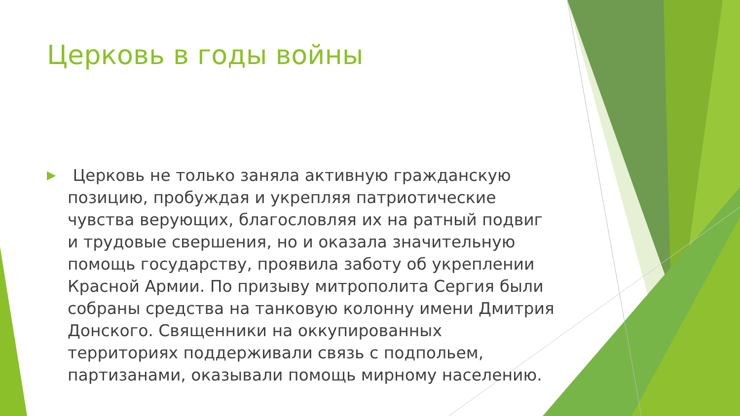Церковь в годы войны
▶
Церковь не только заняла активную гражданскую позицию, пробуждая и укрепляя патриотические чувства верующих, благословляя их на ратный подвиг и трудовые свершения, но и оказала значительную помощь государству, проявила заботу об укреплении Красной Армии. По призыву митрополита Сергия были собраны средства на танковую колонну имени Дмитрия Донского. Священники на оккупированных территориях поддерживали связь с подпольем, партизанами, оказывали помощь мирному населению.